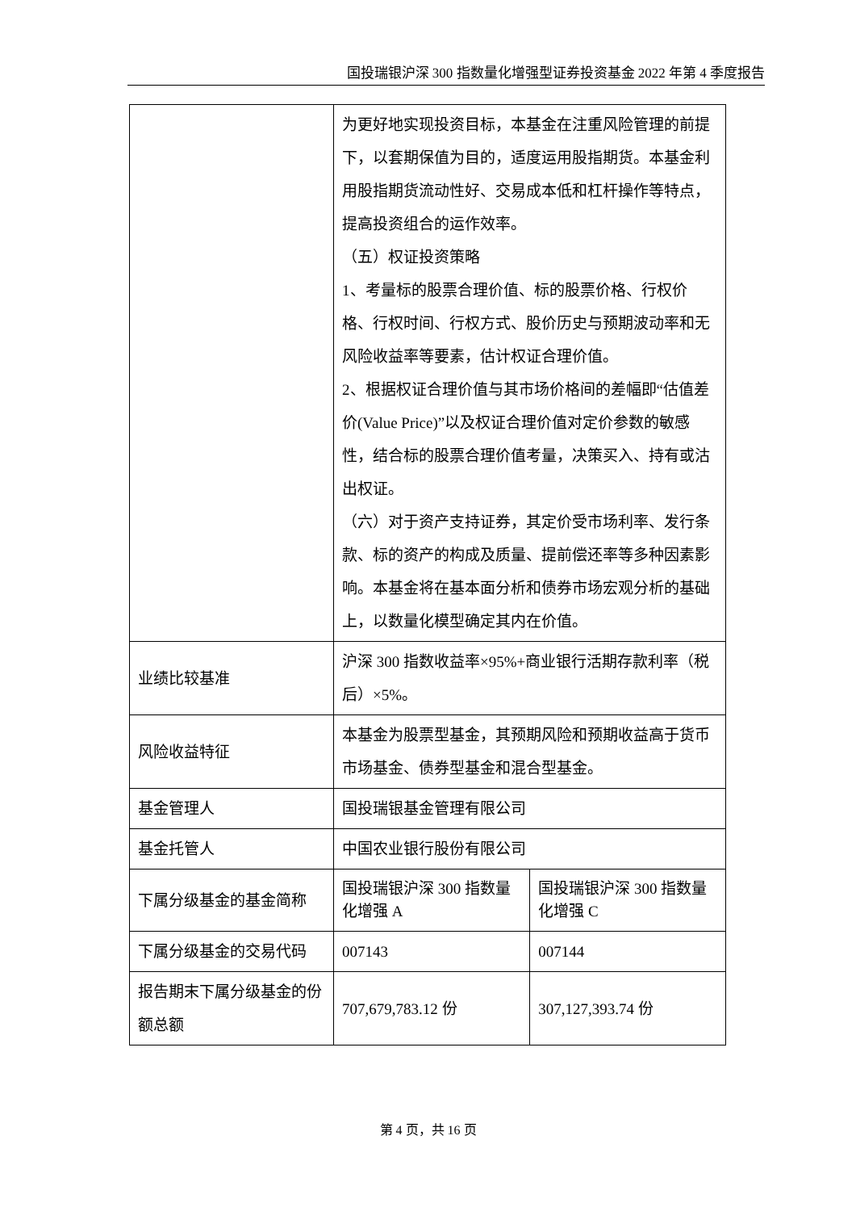国投瑞银沪深 300 指数量化增强型证券投资基金 2022 年第 4 季度报告
| | 为更好地实现投资目标，本基金在注重风险管理的前提下，以套期保值为目的，适度运用股指期货。本基金利用股指期货流动性好、交易成本低和杠杆操作等特点，提高投资组合的运作效率。 （五）权证投资策略 1、考量标的股票合理价值、标的股票价格、行权价格、行权时间、行权方式、股价历史与预期波动率和无风险收益率等要素，估计权证合理价值。 2、根据权证合理价值与其市场价格间的差幅即“估值差价(Value Price)”以及权证合理价值对定价参数的敏感性，结合标的股票合理价值考量，决策买入、持有或沽出权证。 （六）对于资产支持证券，其定价受市场利率、发行条款、标的资产的构成及质量、提前偿还率等多种因素影响。本基金将在基本面分析和债券市场宏观分析的基础上，以数量化模型确定其内在价值。 | |
| 业绩比较基准 | 沪深 300 指数收益率×95%+商业银行活期存款利率（税后）×5%。 | |
| 风险收益特征 | 本基金为股票型基金，其预期风险和预期收益高于货币市场基金、债券型基金和混合型基金。 | |
| 基金管理人 | 国投瑞银基金管理有限公司 | |
| 基金托管人 | 中国农业银行股份有限公司 | |
| 下属分级基金的基金简称 | 国投瑞银沪深 300 指数量化增强 A | 国投瑞银沪深 300 指数量化增强 C |
| 下属分级基金的交易代码 | 007143 | 007144 |
| 报告期末下属分级基金的份额总额 | 707,679,783.12 份 | 307,127,393.74 份 |
第 4 页，共 16 页